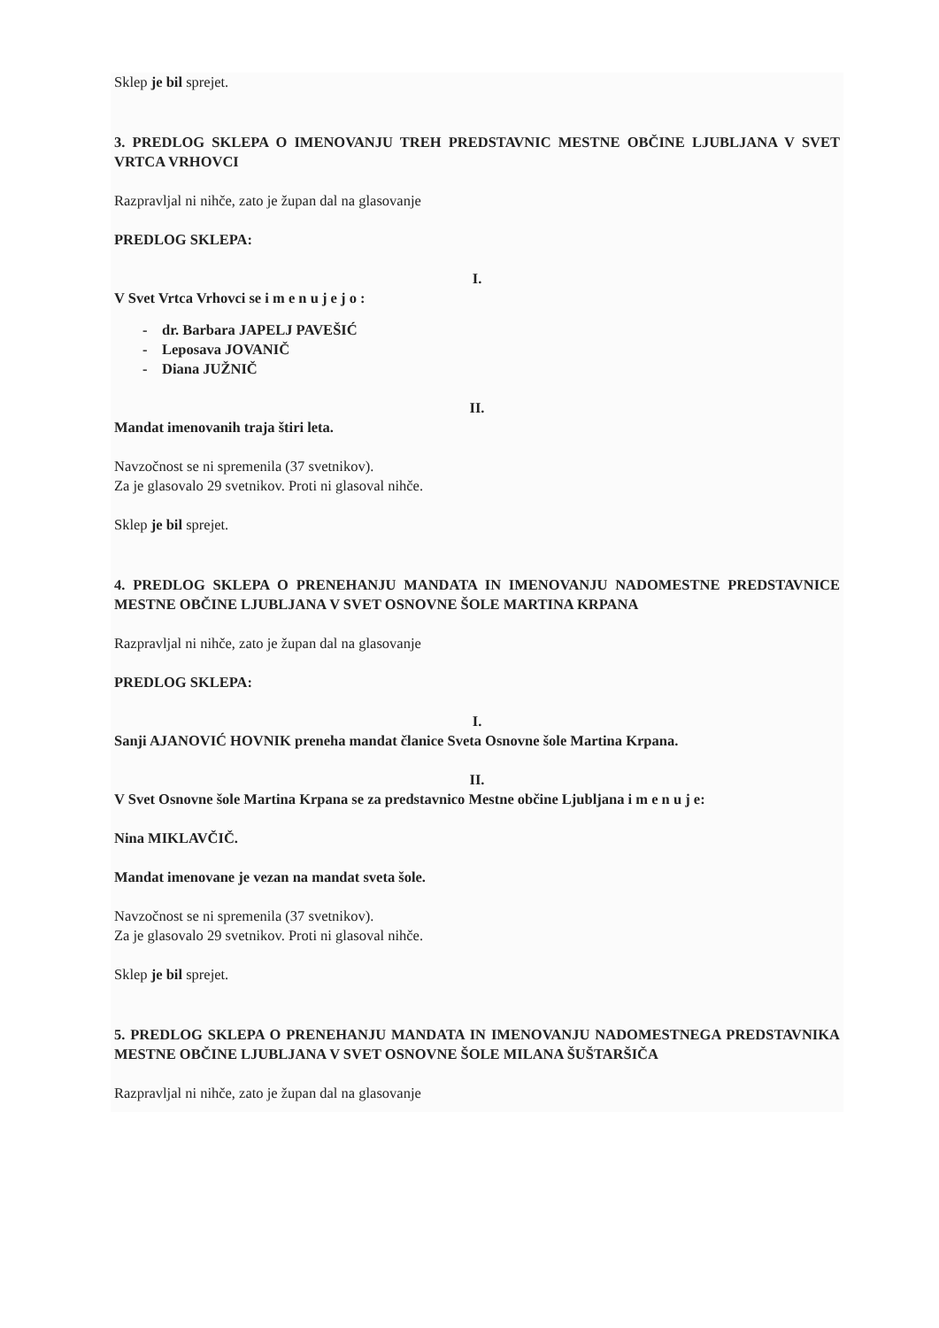Sklep je bil sprejet.
3. PREDLOG SKLEPA O IMENOVANJU TREH PREDSTAVNIC MESTNE OBČINE LJUBLJANA V SVET VRTCA VRHOVCI
Razpravljal ni nihče, zato je župan dal na glasovanje
PREDLOG SKLEPA:
I.
V Svet Vrtca Vrhovci se i m e n u j e j o :
- dr. Barbara JAPELJ PAVEŠIĆ
- Leposava JOVANIČ
- Diana JUŽNIČ
II.
Mandat imenovanih traja štiri leta.
Navzočnost se ni spremenila (37 svetnikov).
Za je glasovalo 29 svetnikov. Proti ni glasoval nihče.
Sklep je bil sprejet.
4. PREDLOG SKLEPA O PRENEHANJU MANDATA IN IMENOVANJU NADOMESTNE PREDSTAVNICE MESTNE OBČINE LJUBLJANA V SVET OSNOVNE ŠOLE MARTINA KRPANA
Razpravljal ni nihče, zato je župan dal na glasovanje
PREDLOG SKLEPA:
I.
Sanji AJANOVIĆ HOVNIK preneha mandat članice Sveta Osnovne šole Martina Krpana.
II.
V Svet Osnovne šole Martina Krpana se za predstavnico Mestne občine Ljubljana i m e n u j e:
Nina MIKLAVČIČ.
Mandat imenovane je vezan na mandat sveta šole.
Navzočnost se ni spremenila (37 svetnikov).
Za je glasovalo 29 svetnikov. Proti ni glasoval nihče.
Sklep je bil sprejet.
5. PREDLOG SKLEPA O PRENEHANJU MANDATA IN IMENOVANJU NADOMESTNEGA PREDSTAVNIKA MESTNE OBČINE LJUBLJANA V SVET OSNOVNE ŠOLE MILANA ŠUŠTARŠIČA
Razpravljal ni nihče, zato je župan dal na glasovanje